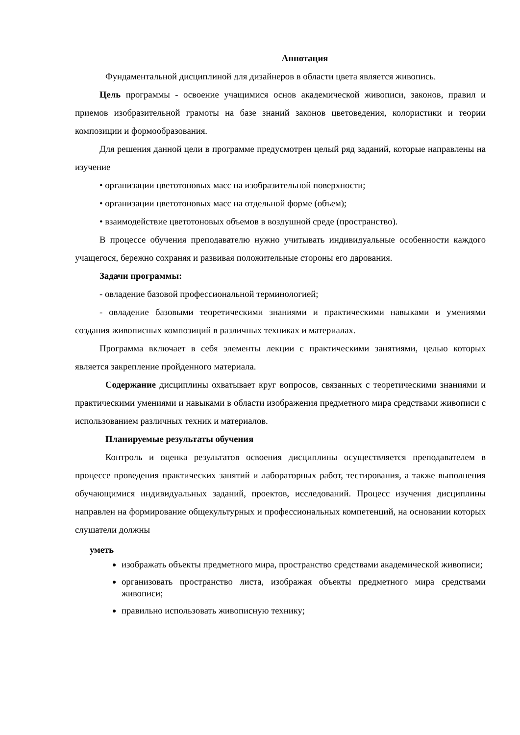Аннотация
Фундаментальной дисциплиной для дизайнеров в области цвета является живопись.
Цель программы - освоение учащимися основ академической живописи, законов, правил и приемов изобразительной грамоты на базе знаний законов цветоведения, колористики и теории композиции и формообразования.
Для решения данной цели в программе предусмотрен целый ряд заданий, которые направлены на изучение
• организации цветотоновых масс на изобразительной поверхности;
• организации цветотоновых масс на отдельной форме (объем);
• взаимодействие цветотоновых объемов в воздушной среде (пространство).
В процессе обучения преподавателю нужно учитывать индивидуальные особенности каждого учащегося, бережно сохраняя и развивая положительные стороны его дарования.
Задачи программы:
- овладение базовой профессиональной терминологией;
- овладение базовыми теоретическими знаниями и практическими навыками и умениями создания живописных композиций в различных техниках и материалах.
Программа включает в себя элементы лекции с практическими занятиями, целью которых является закрепление пройденного материала.
Содержание дисциплины охватывает круг вопросов, связанных с теоретическими знаниями и практическими умениями и навыками в области изображения предметного мира средствами живописи с использованием различных техник и материалов.
Планируемые результаты обучения
Контроль и оценка результатов освоения дисциплины осуществляется преподавателем в процессе проведения практических занятий и лабораторных работ, тестирования, а также выполнения обучающимися индивидуальных заданий, проектов, исследований. Процесс изучения дисциплины направлен на формирование общекультурных и профессиональных компетенций, на основании которых слушатели должны
уметь
изображать объекты предметного мира, пространство средствами академической живописи;
организовать пространство листа, изображая объекты предметного мира средствами живописи;
правильно использовать живописную технику;